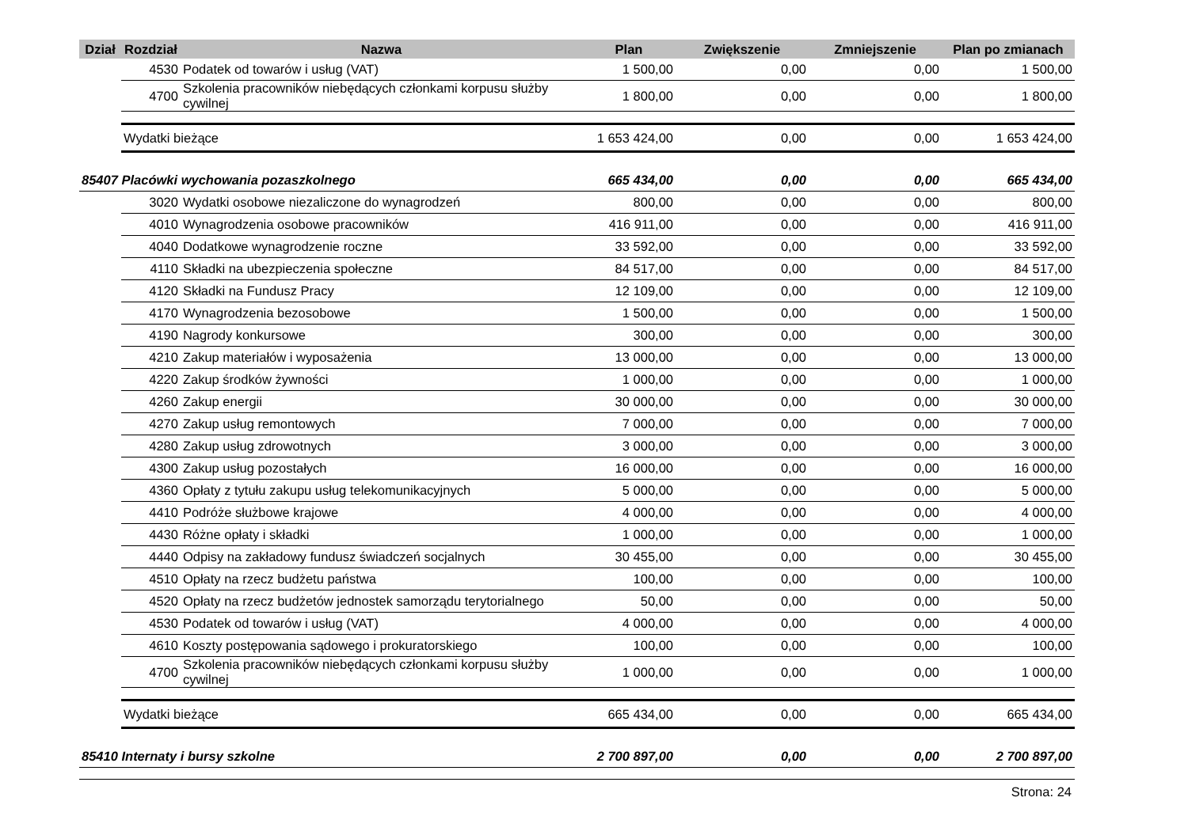| Dział | Rozdział | Nazwa | Plan | Zwiększenie | Zmniejszenie | Plan po zmianach |
| --- | --- | --- | --- | --- | --- | --- |
| | 4530 | Podatek od towarów i usług (VAT) | 1 500,00 | 0,00 | 0,00 | 1 500,00 |
| | 4700 | Szkolenia pracowników niebędących członkami korpusu służby cywilnej | 1 800,00 | 0,00 | 0,00 | 1 800,00 |
| | Wydatki bieżące | | 1 653 424,00 | 0,00 | 0,00 | 1 653 424,00 |
| 85407 Placówki wychowania pozaszkolnego | | | 665 434,00 | 0,00 | 0,00 | 665 434,00 |
| | 3020 | Wydatki osobowe niezaliczone do wynagrodzeń | 800,00 | 0,00 | 0,00 | 800,00 |
| | 4010 | Wynagrodzenia osobowe pracowników | 416 911,00 | 0,00 | 0,00 | 416 911,00 |
| | 4040 | Dodatkowe wynagrodzenie roczne | 33 592,00 | 0,00 | 0,00 | 33 592,00 |
| | 4110 | Składki na ubezpieczenia społeczne | 84 517,00 | 0,00 | 0,00 | 84 517,00 |
| | 4120 | Składki na Fundusz Pracy | 12 109,00 | 0,00 | 0,00 | 12 109,00 |
| | 4170 | Wynagrodzenia bezosobowe | 1 500,00 | 0,00 | 0,00 | 1 500,00 |
| | 4190 | Nagrody konkursowe | 300,00 | 0,00 | 0,00 | 300,00 |
| | 4210 | Zakup materiałów i wyposażenia | 13 000,00 | 0,00 | 0,00 | 13 000,00 |
| | 4220 | Zakup środków żywności | 1 000,00 | 0,00 | 0,00 | 1 000,00 |
| | 4260 | Zakup energii | 30 000,00 | 0,00 | 0,00 | 30 000,00 |
| | 4270 | Zakup usług remontowych | 7 000,00 | 0,00 | 0,00 | 7 000,00 |
| | 4280 | Zakup usług zdrowotnych | 3 000,00 | 0,00 | 0,00 | 3 000,00 |
| | 4300 | Zakup usług pozostałych | 16 000,00 | 0,00 | 0,00 | 16 000,00 |
| | 4360 | Opłaty z tytułu zakupu usług telekomunikacyjnych | 5 000,00 | 0,00 | 0,00 | 5 000,00 |
| | 4410 | Podróże służbowe krajowe | 4 000,00 | 0,00 | 0,00 | 4 000,00 |
| | 4430 | Różne opłaty i składki | 1 000,00 | 0,00 | 0,00 | 1 000,00 |
| | 4440 | Odpisy na zakładowy fundusz świadczeń socjalnych | 30 455,00 | 0,00 | 0,00 | 30 455,00 |
| | 4510 | Opłaty na rzecz budżetu państwa | 100,00 | 0,00 | 0,00 | 100,00 |
| | 4520 | Opłaty na rzecz budżetów jednostek samorządu terytorialnego | 50,00 | 0,00 | 0,00 | 50,00 |
| | 4530 | Podatek od towarów i usług (VAT) | 4 000,00 | 0,00 | 0,00 | 4 000,00 |
| | 4610 | Koszty postępowania sądowego i prokuratorskiego | 100,00 | 0,00 | 0,00 | 100,00 |
| | 4700 | Szkolenia pracowników niebędących członkami korpusu służby cywilnej | 1 000,00 | 0,00 | 0,00 | 1 000,00 |
| | Wydatki bieżące | | 665 434,00 | 0,00 | 0,00 | 665 434,00 |
| 85410 Internaty i bursy szkolne | | | 2 700 897,00 | 0,00 | 0,00 | 2 700 897,00 |
Strona: 24